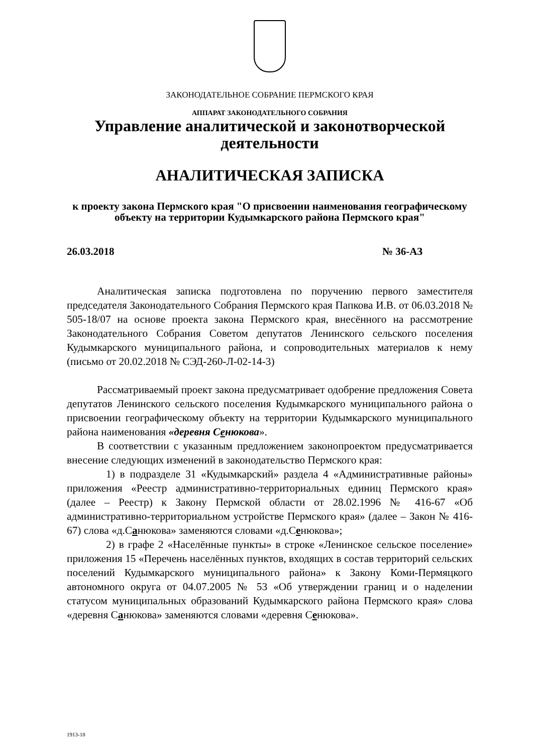ЗАКОНОДАТЕЛЬНОЕ СОБРАНИЕ ПЕРМСКОГО КРАЯ
АППАРАТ ЗАКОНОДАТЕЛЬНОГО СОБРАНИЯ
Управление аналитической и законотворческой деятельности
АНАЛИТИЧЕСКАЯ ЗАПИСКА
к проекту закона Пермского края "О присвоении наименования географическому объекту на территории Кудымкарского района Пермского края"
26.03.2018 № 36-АЗ
Аналитическая записка подготовлена по поручению первого заместителя председателя Законодательного Собрания Пермского края Папкова И.В. от 06.03.2018 № 505-18/07 на основе проекта закона Пермского края, внесённого на рассмотрение Законодательного Собрания Советом депутатов Ленинского сельского поселения Кудымкарского муниципального района, и сопроводительных материалов к нему (письмо от 20.02.2018 № СЭД-260-Л-02-14-3)
Рассматриваемый проект закона предусматривает одобрение предложения Совета депутатов Ленинского сельского поселения Кудымкарского муниципального района о присвоении географическому объекту на территории Кудымкарского муниципального района наименования «деревня Сенюкова».
В соответствии с указанным предложением законопроектом предусматривается внесение следующих изменений в законодательство Пермского края:
1) в подразделе 31 «Кудымкарский» раздела 4 «Административные районы» приложения «Реестр административно-территориальных единиц Пермского края» (далее – Реестр) к Закону Пермской области от 28.02.1996 № 416-67 «Об административно-территориальном устройстве Пермского края» (далее – Закон № 416-67) слова «д.Санюкова» заменяются словами «д.Сенюкова»;
2) в графе 2 «Населённые пункты» в строке «Ленинское сельское поселение» приложения 15 «Перечень населённых пунктов, входящих в состав территорий сельских поселений Кудымкарского муниципального района» к Закону Коми-Пермяцкого автономного округа от 04.07.2005 № 53 «Об утверждении границ и о наделении статусом муниципальных образований Кудымкарского района Пермского края» слова «деревня Санюкова» заменяются словами «деревня Сенюкова».
1913-18